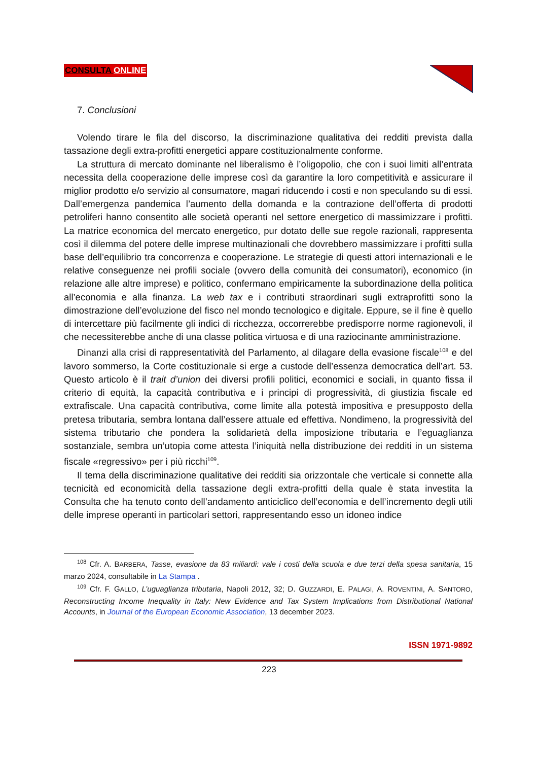CONSULTA ONLINE
7. Conclusioni
Volendo tirare le fila del discorso, la discriminazione qualitativa dei redditi prevista dalla tassazione degli extra-profitti energetici appare costituzionalmente conforme.
La struttura di mercato dominante nel liberalismo è l’oligopolio, che con i suoi limiti all’entrata necessita della cooperazione delle imprese così da garantire la loro competitività e assicurare il miglior prodotto e/o servizio al consumatore, magari riducendo i costi e non speculando su di essi. Dall’emergenza pandemica l’aumento della domanda e la contrazione dell’offerta di prodotti petroliferi hanno consentito alle società operanti nel settore energetico di massimizzare i profitti. La matrice economica del mercato energetico, pur dotato delle sue regole razionali, rappresenta così il dilemma del potere delle imprese multinazionali che dovrebbero massimizzare i profitti sulla base dell’equilibrio tra concorrenza e cooperazione. Le strategie di questi attori internazionali e le relative conseguenze nei profili sociale (ovvero della comunità dei consumatori), economico (in relazione alle altre imprese) e politico, confermano empiricamente la subordinazione della politica all’economia e alla finanza. La web tax e i contributi straordinari sugli extraprofitti sono la dimostrazione dell’evoluzione del fisco nel mondo tecnologico e digitale. Eppure, se il fine è quello di intercettare più facilmente gli indici di ricchezza, occorrerebbe predisporre norme ragionevoli, il che necessiterebbe anche di una classe politica virtuosa e di una raziocinante amministrazione.
Dinanzi alla crisi di rappresentatività del Parlamento, al dilagare della evasione fiscale<sup>108</sup> e del lavoro sommerso, la Corte costituzionale si erge a custode dell’essenza democratica dell’art. 53. Questo articolo è il trait d’union dei diversi profili politici, economici e sociali, in quanto fissa il criterio di equità, la capacità contributiva e i principi di progressività, di giustizia fiscale ed extrafiscale. Una capacità contributiva, come limite alla potestà impositiva e presupposto della pretesa tributaria, sembra lontana dall’essere attuale ed effettiva. Nondimeno, la progressività del sistema tributario che pondera la solidarietà della imposizione tributaria e l’eguaglianza sostanziale, sembra un’utopia come attesta l’iniquità nella distribuzione dei redditi in un sistema fiscale «regressivo» per i più ricchi<sup>109</sup>.
Il tema della discriminazione qualitative dei redditi sia orizzontale che verticale si connette alla tecnicità ed economicità della tassazione degli extra-profitti della quale è stata investita la Consulta che ha tenuto conto dell’andamento anticiclico dell’economia e dell’incremento degli utili delle imprese operanti in particolari settori, rappresentando esso un idoneo indice
<sup>108</sup> Cfr. A. BARBERA, Tasse, evasione da 83 miliardi: vale i costi della scuola e due terzi della spesa sanitaria, 15 marzo 2024, consultabile in La Stampa .
<sup>109</sup> Cfr. F. GALLO, L’uguaglianza tributaria, Napoli 2012, 32; D. GUZZARDI, E. PALAGI, A. ROVENTINI, A. SANTORO, Reconstructing Income Inequality in Italy: New Evidence and Tax System Implications from Distributional National Accounts, in Journal of the European Economic Association, 13 december 2023.
ISSN 1971-9892
223